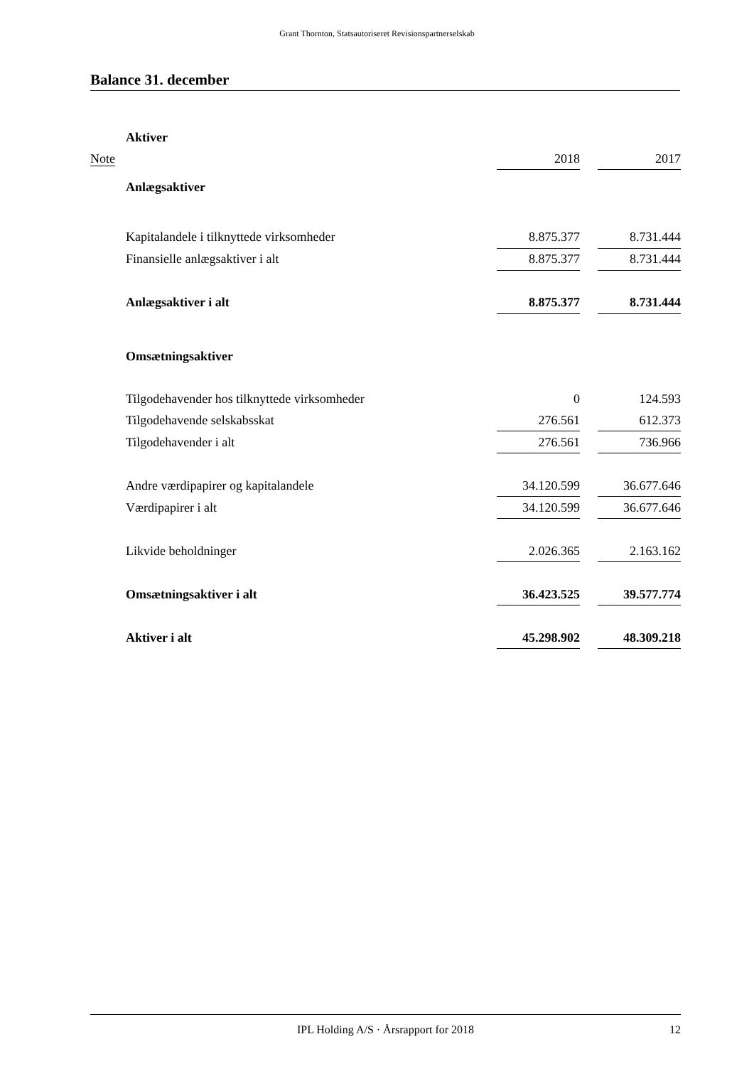Grant Thornton, Statsautoriseret Revisionspartnerselskab
Balance 31. december
| | Aktiver | | | |
| Note | | 2018 | | 2017 |
| | Anlægsaktiver | | | |
| | Kapitalandele i tilknyttede virksomheder | 8.875.377 | | 8.731.444 |
| | Finansielle anlægsaktiver i alt | 8.875.377 | | 8.731.444 |
| | Anlægsaktiver i alt | 8.875.377 | | 8.731.444 |
| | Omsætningsaktiver | | | |
| | Tilgodehavender hos tilknyttede virksomheder | 0 | | 124.593 |
| | Tilgodehavende selskabsskat | 276.561 | | 612.373 |
| | Tilgodehavender i alt | 276.561 | | 736.966 |
| | Andre værdipapirer og kapitalandele | 34.120.599 | | 36.677.646 |
| | Værdipapirer i alt | 34.120.599 | | 36.677.646 |
| | Likvide beholdninger | 2.026.365 | | 2.163.162 |
| | Omsætningsaktiver i alt | 36.423.525 | | 39.577.774 |
| | Aktiver i alt | 45.298.902 | | 48.309.218 |
IPL Holding A/S · Årsrapport for 2018 12